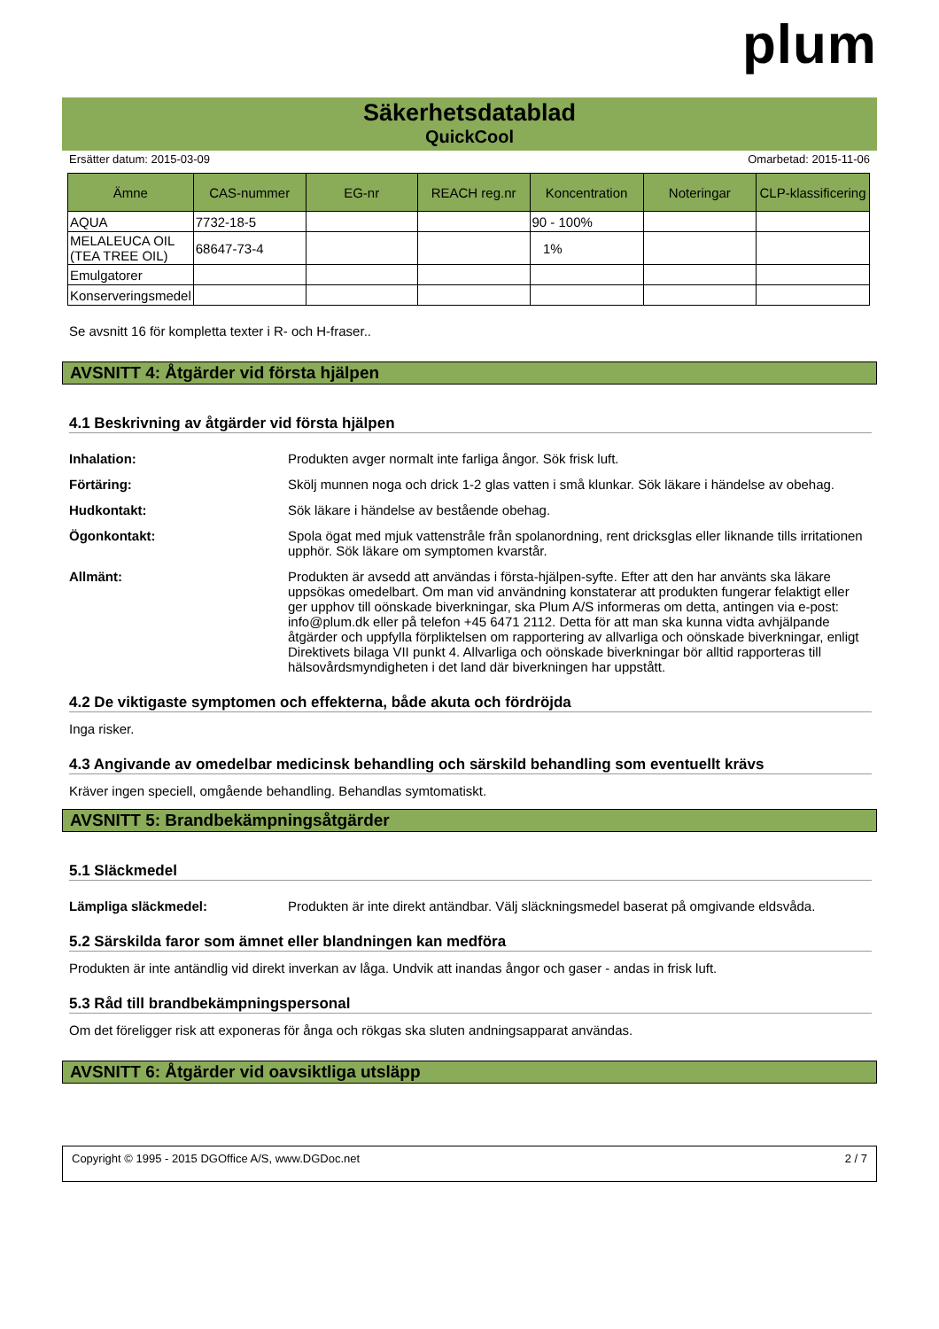plum
Säkerhetsdatablad
QuickCool
Ersätter datum: 2015-03-09 Omarbetad: 2015-11-06
| Ämne | CAS-nummer | EG-nr | REACH reg.nr | Koncentration | Noteringar | CLP-klassificering |
| --- | --- | --- | --- | --- | --- | --- |
| AQUA | 7732-18-5 | | | 90 - 100% | | |
| MELALEUCA OIL (TEA TREE OIL) | 68647-73-4 | | | 1% | | |
| Emulgatorer | | | | | | |
| Konserveringsmedel | | | | | | |
Se avsnitt 16 för kompletta texter i R- och H-fraser..
AVSNITT 4: Åtgärder vid första hjälpen
4.1 Beskrivning av åtgärder vid första hjälpen
Inhalation: Produkten avger normalt inte farliga ångor. Sök frisk luft.
Förtäring: Skölj munnen noga och drick 1-2 glas vatten i små klunkar. Sök läkare i händelse av obehag.
Hudkontakt: Sök läkare i händelse av bestående obehag.
Ögonkontakt: Spola ögat med mjuk vattenstråle från spolanordning, rent dricksglas eller liknande tills irritationen upphör. Sök läkare om symptomen kvarstår.
Allmänt: Produkten är avsedd att användas i första-hjälpen-syfte. Efter att den har använts ska läkare uppsökas omedelbart. Om man vid användning konstaterar att produkten fungerar felaktigt eller ger upphov till oönskade biverkningar, ska Plum A/S informeras om detta, antingen via e-post: info@plum.dk eller på telefon +45 6471 2112. Detta för att man ska kunna vidta avhjälpande åtgärder och uppfylla förpliktelsen om rapportering av allvarliga och oönskade biverkningar, enligt Direktivets bilaga VII punkt 4. Allvarliga och oönskade biverkningar bör alltid rapporteras till hälsovårdsmyndigheten i det land där biverkningen har uppstått.
4.2 De viktigaste symptomen och effekterna, både akuta och fördröjda
Inga risker.
4.3 Angivande av omedelbar medicinsk behandling och särskild behandling som eventuellt krävs
Kräver ingen speciell, omgående behandling. Behandlas symtomatiskt.
AVSNITT 5: Brandbekämpningsåtgärder
5.1 Släckmedel
Lämpliga släckmedel: Produkten är inte direkt antändbar. Välj släckningsmedel baserat på omgivande eldsvåda.
5.2 Särskilda faror som ämnet eller blandningen kan medföra
Produkten är inte antändlig vid direkt inverkan av låga. Undvik att inandas ångor och gaser - andas in frisk luft.
5.3 Råd till brandbekämpningspersonal
Om det föreligger risk att exponeras för ånga och rökgas ska sluten andningsapparat användas.
AVSNITT 6: Åtgärder vid oavsiktliga utsläpp
Copyright © 1995 - 2015 DGOffice A/S, www.DGDoc.net 2 / 7